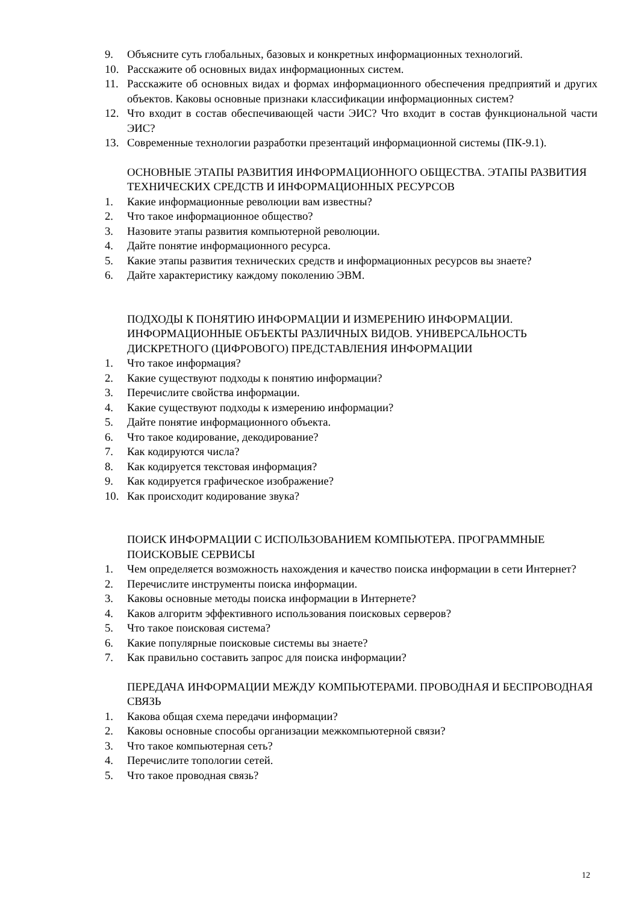9. Объясните суть глобальных, базовых и конкретных информационных технологий.
10. Расскажите об основных видах информационных систем.
11. Расскажите об основных видах и формах информационного обеспечения предприятий и других объектов. Каковы основные признаки классификации информационных систем?
12. Что входит в состав обеспечивающей части ЭИС? Что входит в состав функциональной части ЭИС?
13. Современные технологии разработки презентаций информационной системы (ПК-9.1).
ОСНОВНЫЕ ЭТАПЫ РАЗВИТИЯ ИНФОРМАЦИОННОГО ОБЩЕСТВА. ЭТАПЫ РАЗВИТИЯ ТЕХНИЧЕСКИХ СРЕДСТВ И ИНФОРМАЦИОННЫХ РЕСУРСОВ
1. Какие информационные революции вам известны?
2. Что такое информационное общество?
3. Назовите этапы развития компьютерной революции.
4. Дайте понятие информационного ресурса.
5. Какие этапы развития технических средств и информационных ресурсов вы знаете?
6. Дайте характеристику каждому поколению ЭВМ.
ПОДХОДЫ К ПОНЯТИЮ ИНФОРМАЦИИ И ИЗМЕРЕНИЮ ИНФОРМАЦИИ. ИНФОРМАЦИОННЫЕ ОБЪЕКТЫ РАЗЛИЧНЫХ ВИДОВ. УНИВЕРСАЛЬНОСТЬ ДИСКРЕТНОГО (ЦИФРОВОГО) ПРЕДСТАВЛЕНИЯ ИНФОРМАЦИИ
1. Что такое информация?
2. Какие существуют подходы к понятию информации?
3. Перечислите свойства информации.
4. Какие существуют подходы к измерению информации?
5. Дайте понятие информационного объекта.
6. Что такое кодирование, декодирование?
7. Как кодируются числа?
8. Как кодируется текстовая информация?
9. Как кодируется графическое изображение?
10. Как происходит кодирование звука?
ПОИСК ИНФОРМАЦИИ С ИСПОЛЬЗОВАНИЕМ КОМПЬЮТЕРА. ПРОГРАММНЫЕ ПОИСКОВЫЕ СЕРВИСЫ
1. Чем определяется возможность нахождения и качество поиска информации в сети Интернет?
2. Перечислите инструменты поиска информации.
3. Каковы основные методы поиска информации в Интернете?
4. Каков алгоритм эффективного использования поисковых серверов?
5. Что такое поисковая система?
6. Какие популярные поисковые системы вы знаете?
7. Как правильно составить запрос для поиска информации?
ПЕРЕДАЧА ИНФОРМАЦИИ МЕЖДУ КОМПЬЮТЕРАМИ. ПРОВОДНАЯ И БЕСПРОВОДНАЯ СВЯЗЬ
1. Какова общая схема передачи информации?
2. Каковы основные способы организации межкомпьютерной связи?
3. Что такое компьютерная сеть?
4. Перечислите топологии сетей.
5. Что такое проводная связь?
12